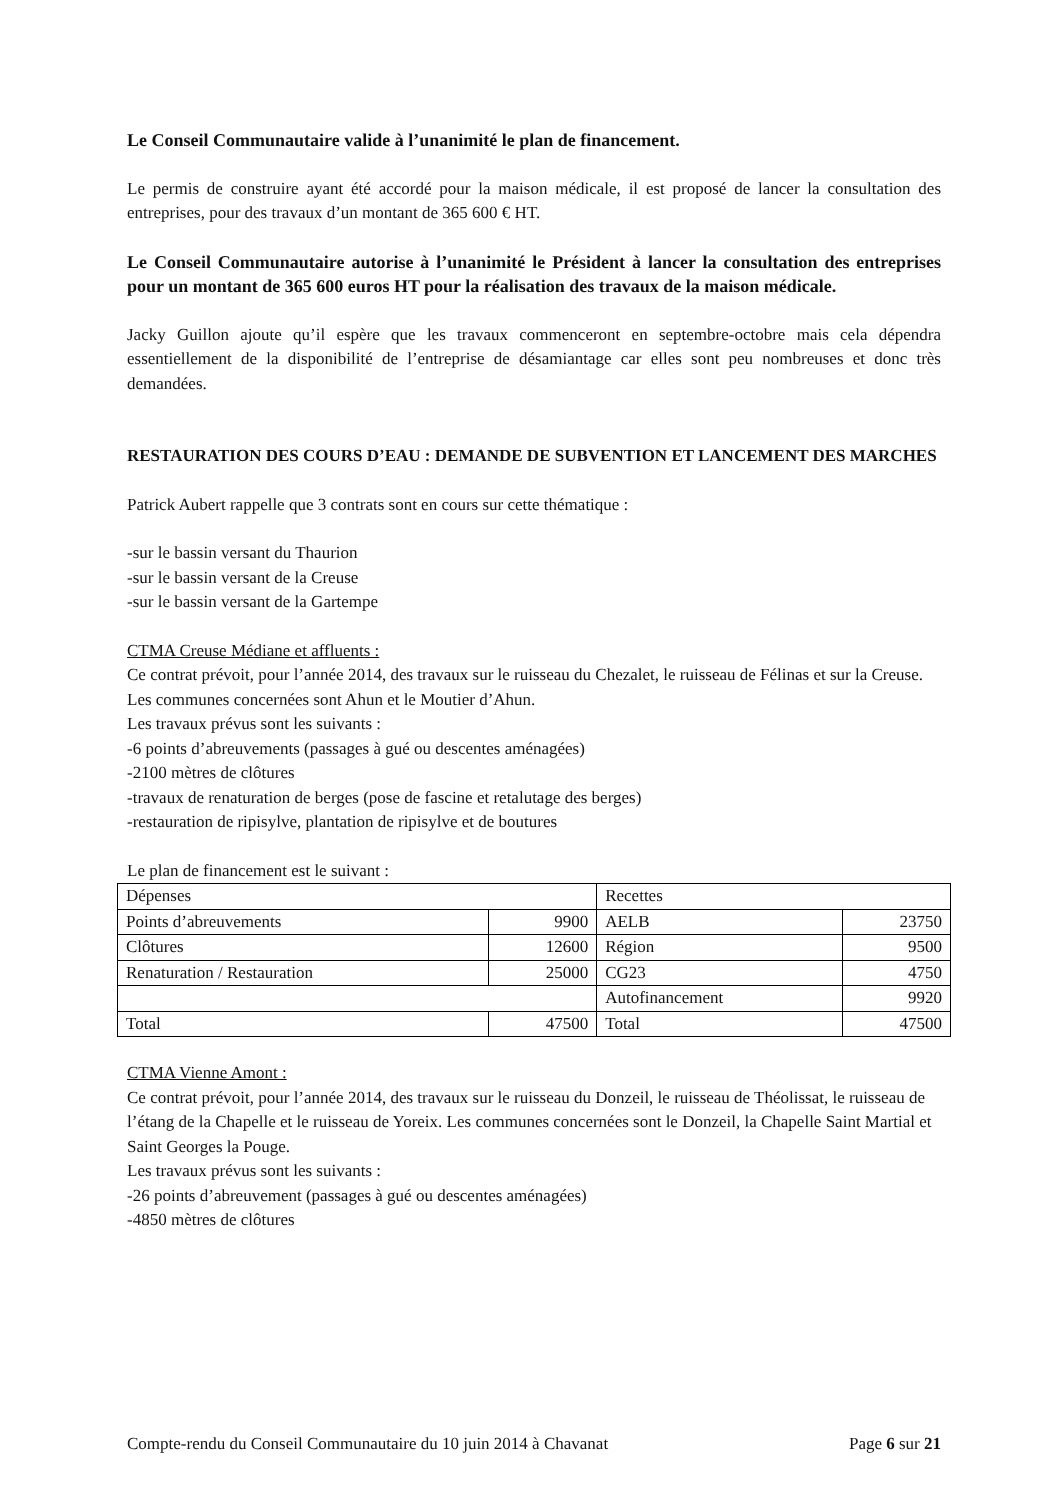Le Conseil Communautaire valide à l’unanimité le plan de financement.
Le permis de construire ayant été accordé pour la maison médicale, il est proposé de lancer la consultation des entreprises, pour des travaux d’un montant de 365 600 € HT.
Le Conseil Communautaire autorise à l’unanimité le Président à lancer la consultation des entreprises pour un montant de 365 600 euros HT pour la réalisation des travaux de la maison médicale.
Jacky Guillon ajoute qu’il espère que les travaux commenceront en septembre-octobre mais cela dépendra essentiellement de la disponibilité de l’entreprise de désamiantage car elles sont peu nombreuses et donc très demandées.
RESTAURATION DES COURS D’EAU : DEMANDE DE SUBVENTION ET LANCEMENT DES MARCHES
Patrick Aubert rappelle que 3 contrats sont en cours sur cette thématique :
-sur le bassin versant du Thaurion
-sur le bassin versant de la Creuse
-sur le bassin versant de la Gartempe
CTMA Creuse Médiane et affluents :
Ce contrat prévoit, pour l’année 2014, des travaux sur le ruisseau du Chezalet, le ruisseau de Félinas et sur la Creuse. Les communes concernées sont Ahun et le Moutier d’Ahun.
Les travaux prévus sont les suivants :
-6 points d’abreuvements (passages à gué ou descentes aménagées)
-2100 mètres de clôtures
-travaux de renaturation de berges (pose de fascine et retalutage des berges)
-restauration de ripisylve, plantation de ripisylve et de boutures
Le plan de financement est le suivant :
| Dépenses | | Recettes | |
| Points d’abreuvements | 9900 | AELB | 23750 |
| Clôtures | 12600 | Région | 9500 |
| Renaturation / Restauration | 25000 | CG23 | 4750 |
| | | Autofinancement | 9920 |
| Total | 47500 | Total | 47500 |
CTMA Vienne Amont :
Ce contrat prévoit, pour l’année 2014, des travaux sur le ruisseau du Donzeil, le ruisseau de Théolissat, le ruisseau de l’étang de la Chapelle et le ruisseau de Yoreix. Les communes concernées sont le Donzeil, la Chapelle Saint Martial et Saint Georges la Pouge.
Les travaux prévus sont les suivants :
-26 points d’abreuvement (passages à gué ou descentes aménagées)
-4850 mètres de clôtures
Compte-rendu du Conseil Communautaire du 10 juin 2014 à Chavanat Page 6 sur 21